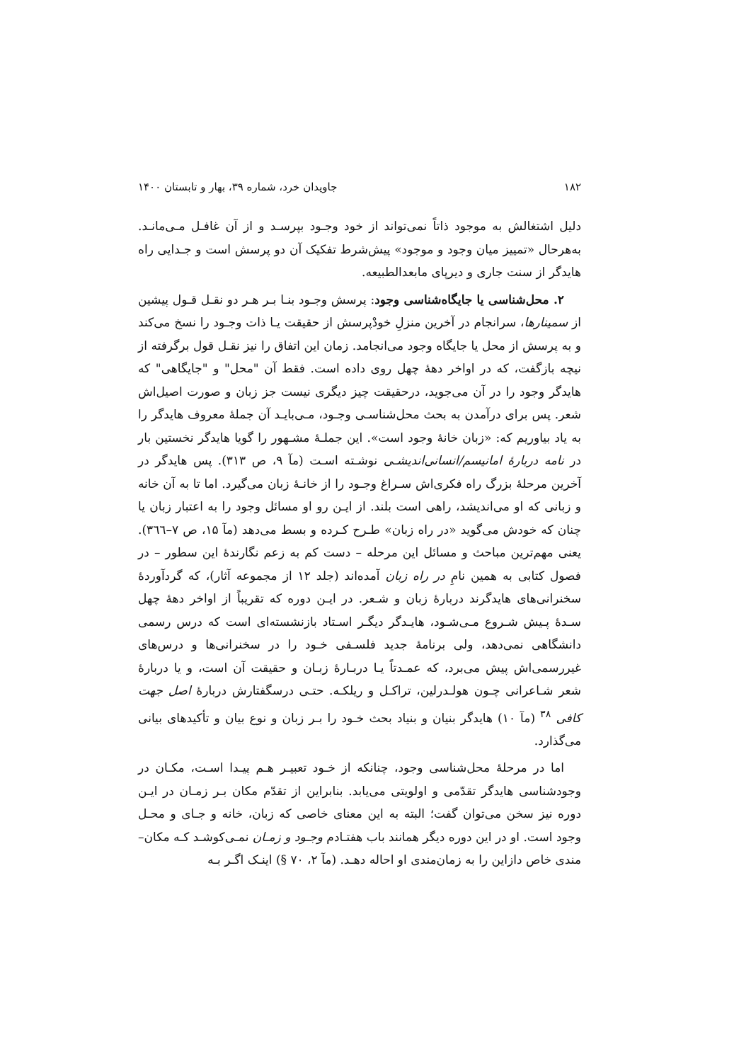۱۸۲ جاویدان خرد، شماره ۳۹، بهار و تابستان ۱۴۰۰
دلیل اشتغالش به موجود ذاتاً نمی‌تواند از خود وجـود بپرسـد و از آن غافـل مـی‌مانـد. به‌هرحال «تمییز میان وجود و موجود» پیش‌شرط تفکیک آن دو پرسش است و جـدایی راه هایدگر از سنت جاری و دیرپای مابعدالطبیعه.
۲. محل‌شناسی یا جایگاه‌شناسی وجود: پرسش وجـود بنـا بـر هـر دو نقـل قـول پیشین از سمینارها، سرانجام در آخرین منزلِ خودْپرسش از حقیقت یـا ذات وجـود را نسخ می‌کند و به پرسش از محل یا جایگاه وجود می‌انجامد. زمان این اتفاق را نیز نقـل قول برگرفته از نیچه بازگفت، که در اواخر دههٔ چهل روی داده است. فقط آن "محل" و "جایگاهی" که هایدگر وجود را در آن می‌جوید، درحقیقت چیز دیگری نیست جز زبان و صورت اصیل‌اش شعر. پس برای درآمدن به بحث محل‌شناسـی وجـود، مـی‌بایـد آن جملهٔ معروف هایدگر را به یاد بیاوریم که: «زبان خانهٔ وجود است». این جملـهٔ مشـهور را گویا هایدگر نخستین بار در نامه دربارهٔ امانیسم/انسانی‌اندیشـی نوشـته اسـت (مآ ۹، ص ۳۱۳). پس هایدگر در آخرین مرحلهٔ بزرگ راه فکری‌اش سـراغ وجـود را از خانـهٔ زبان می‌گیرد. اما تا به آن خانه و زبانی که او می‌اندیشد، راهی است بلند. از ایـن رو او مسائل وجود را به اعتبار زبان یا چنان که خودش می‌گوید «در راه زبان» طـرح کـرده و بسط می‌دهد (مآ ۱۵، ص ۷–۳٦٦). یعنی مهم‌ترین مباحث و مسائل این مرحله – دست کم به زعم نگارندهٔ این سطور – در فصول کتابی به همین نامِ در راه زبان آمده‌اند (جلد ۱۲ از مجموعه آثار)، که گردآوردهٔ سخنرانی‌های هایدگرند دربارهٔ زبان و شـعر. در ایـن دوره که تقریباً از اواخر دههٔ چهل سـدهٔ پـیش شـروع مـی‌شـود، هایـدگر دیگـر اسـتاد بازنشسته‌ای است که درس رسمی دانشگاهی نمی‌دهد، ولی برنامهٔ جدید فلسـفی خـود را در سخنرانی‌ها و درس‌های غیررسمی‌اش پیش می‌برد، که عمـدتاً یـا دربـارهٔ زبـان و حقیقت آن است، و یا دربارهٔ شعر شـاعرانی چـون هولـدرلین، تراکـل و ریلکـه. حتـی درسگفتارش دربارهٔ اصل جهت کافی <sup>۳۸</sup> (مآ ۱۰) هایدگر بنیان و بنیاد بحث خـود را بـر زبان و نوع بیان و تأکیدهای بیانی می‌گذارد.
اما در مرحلهٔ محل‌شناسی وجود، چنانکه از خـود تعبیـر هـم پیـدا اسـت، مکـان در وجودشناسی هایدگر تقدّمی و اولویتی می‌یابد. بنابراین از تقدّم مکان بـر زمـان در ایـن دوره نیز سخن می‌توان گفت؛ البته به این معنای خاصی که زبان، خانه و جـای و محـل وجود است. او در این دوره دیگر همانند باب هفتـادم وجـود و زمـان نمـی‌کوشـد کـه مکان–مندی خاص دازاین را به زمان‌مندی او احاله دهـد. (مآ ۲، ۷۰ §) اینـک اگـر بـه